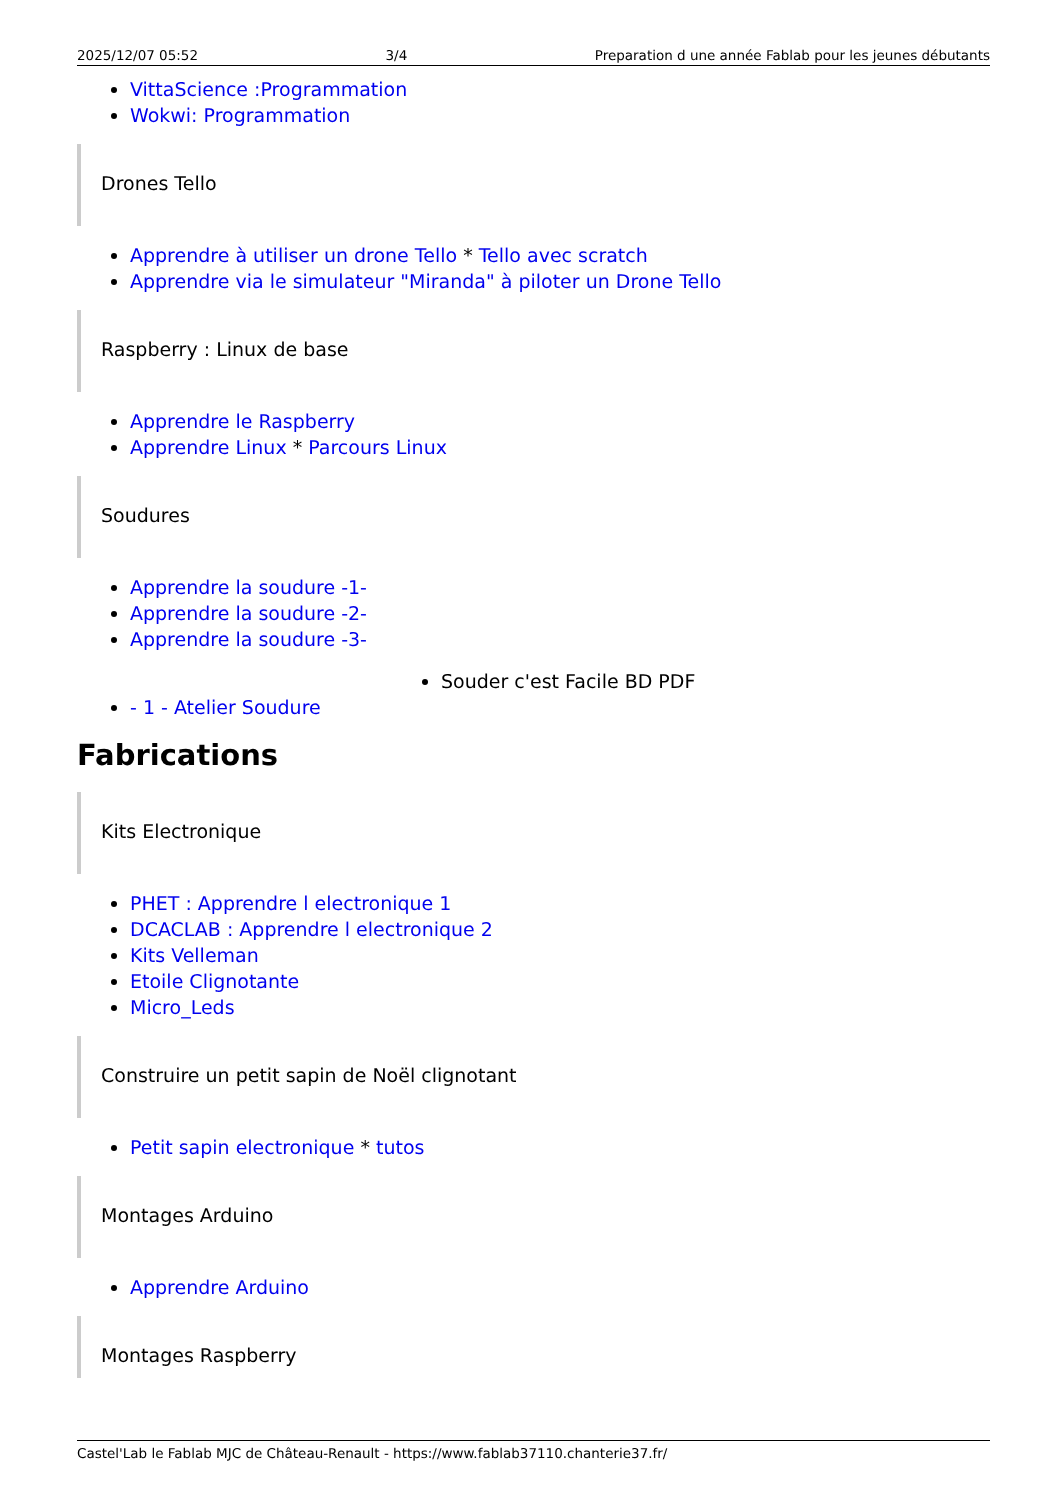2025/12/07 05:52 3/4 Preparation d une année Fablab pour les jeunes débutants
VittaScience :Programmation
Wokwi: Programmation
Drones Tello
Apprendre à utiliser un drone Tello * Tello avec scratch
Apprendre via le simulateur "Miranda" à piloter un Drone Tello
Raspberry : Linux de base
Apprendre le Raspberry
Apprendre Linux * Parcours Linux
Soudures
Apprendre la soudure -1-
Apprendre la soudure -2-
Apprendre la soudure -3-
Souder c'est Facile BD PDF
- 1 - Atelier Soudure
Fabrications
Kits Electronique
PHET : Apprendre l electronique 1
DCACLAB : Apprendre l electronique 2
Kits Velleman
Etoile Clignotante
Micro_Leds
Construire un petit sapin de Noël clignotant
Petit sapin electronique * tutos
Montages Arduino
Apprendre Arduino
Montages Raspberry
Castel'Lab le Fablab MJC de Château-Renault - https://www.fablab37110.chanterie37.fr/